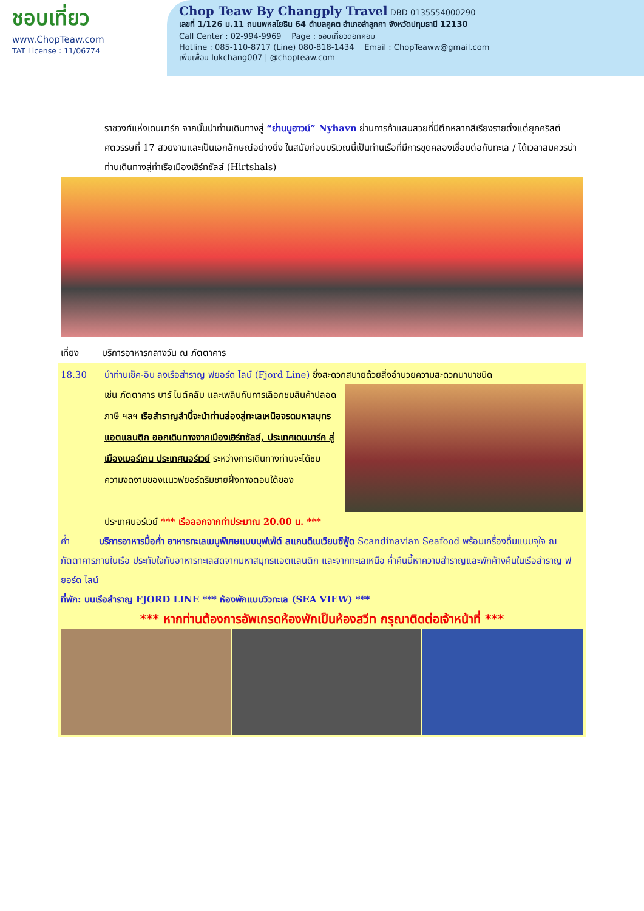ชอบเที่ยว
www.ChopTeaw.com
TAT License : 11/06774
Chop Teaw By Changply Travel
DBD 0135554000290
เลขที่ 1/126 ม.11 ถนนพหลโยธิน 64 ตำบลคูคต อำเภอลำลูกกา จังหวัดปทุมธานี 12130
Call Center : 02-994-9969 Page : ชอบเที่ยวดอทคอม
Hotline : 085-110-8717 (Line) 080-818-1434 Email : ChopTeaww@gmail.com
เพิ่มเพื่อน lukchang007 | @chopteaw.com
ราชวงศ์แห่งเดนมาร์ก จากนั้นนำท่านเดินทางสู่ “ย่านนูฮาวน์” Nyhavn ย่านการค้าแสนสวยที่มีตึกหลากสีเรียงรายตั้งแต่ยุคคริสต์ศตวรรษที่ 17 สวยงามและเป็นเอกลักษณ์อย่างยิ่ง ในสมัยก่อนบริเวณนี้เป็นท่านเรือที่มีการขุดคลองเชื่อมต่อกับทะเล / ได้เวลาสมควรนำท่านเดินทางสู่ท่าเรือเมืองเฮิร์ทชัลส์ (Hirtshals)
เที่ยง บริการอาหารกลางวัน ณ ภัตตาคาร
18.30 นำท่านเช็ค-อิน ลงเรือสำราญ ฟยอร์ด ไลน์ (Fjord Line) ซึ่งสะดวกสบายด้วยสิ่งอำนวยความสะดวกนานาชนิด
เช่น ภัตตาคาร บาร์ ไนต์คลับ และเพลินกับการเลือกชมสินค้าปลอดภาษี ฯลฯ เรือสำราญลำนี้จะนำท่านล่องสู่ทะเลเหนือจรดมหาสมุทรแอตแลนติก ออกเดินทางจากเมืองเฮิร์ทชัลส์, ประเทศเดนมาร์ค สู่เมืองเบอร์เกน ประเทศนอร์เวย์ ระหว่างการเดินทางท่านจะได้ชมความงดงามของแนวฟยอร์ดริมชายฝั่งทางตอนใต้ของ
ประเทศนอร์เวย์ *** เรือออกจากท่าประมาณ 20.00 น. ***
ค่ำ บริการอาหารมื้อค่ำ อาหารทะเลเมนูพิเศษแบบบุฟเฟ่ต์ สแกนดิเนเวียนซีฟู้ด Scandinavian Seafood พร้อมเครื่องดื่มแบบจุใจ ณ ภัตตาคารภายในเรือ ประทับใจกับอาหารทะเลสดจากมหาสมุทรแอตแลนติก และจากทะเลเหนือ ค่ำคืนนี้หาความสำราญและพักค้างคืนในเรือสำราญ ฟยอร์ด ไลน์
ที่พัก: บนเรือสำราญ FJORD LINE *** ห้องพักแบบวิวทะเล (SEA VIEW) ***
*** หากท่านต้องการอัพเกรดห้องพักเป็นห้องสวีท กรุณาติดต่อเจ้าหน้าที่ ***